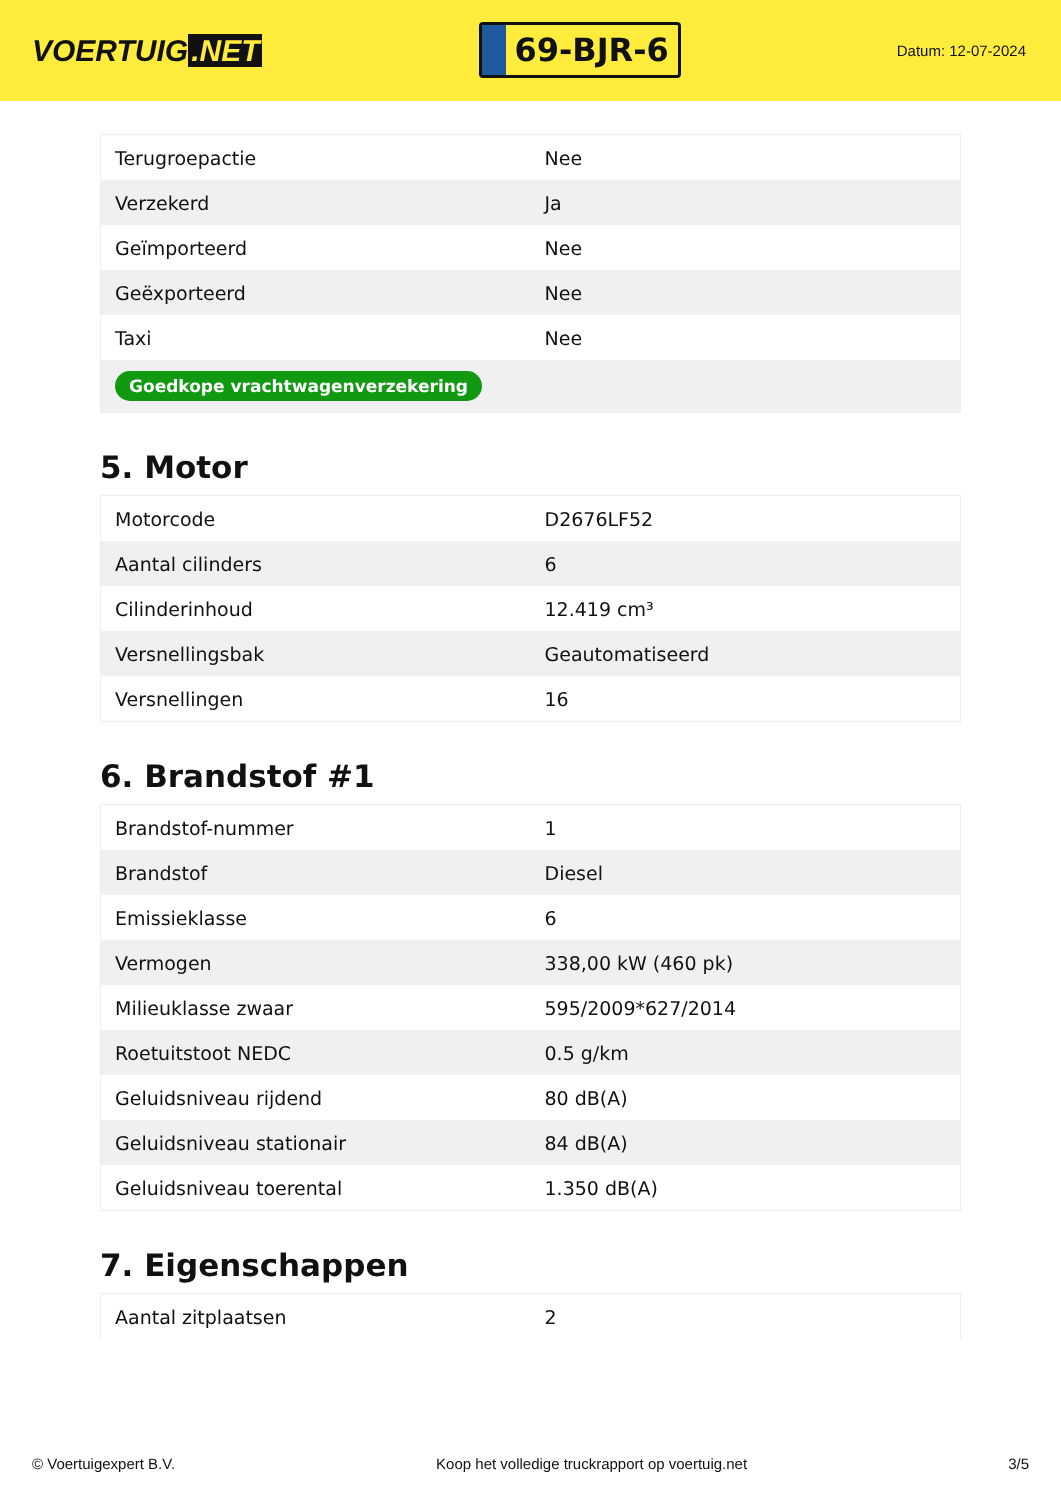VOERTUIG.NET
69-BJR-6
Datum: 12-07-2024
| Terugroepactie | Nee |
| Verzekerd | Ja |
| Geïmporteerd | Nee |
| Geëxporteerd | Nee |
| Taxi | Nee |
| Goedkope vrachtwagenverzekering | |
5. Motor
| Motorcode | D2676LF52 |
| Aantal cilinders | 6 |
| Cilinderinhoud | 12.419 cm³ |
| Versnellingsbak | Geautomatiseerd |
| Versnellingen | 16 |
6. Brandstof #1
| Brandstof-nummer | 1 |
| Brandstof | Diesel |
| Emissieklasse | 6 |
| Vermogen | 338,00 kW (460 pk) |
| Milieuklasse zwaar | 595/2009*627/2014 |
| Roetuitstoot NEDC | 0.5 g/km |
| Geluidsniveau rijdend | 80 dB(A) |
| Geluidsniveau stationair | 84 dB(A) |
| Geluidsniveau toerental | 1.350 dB(A) |
7. Eigenschappen
| Aantal zitplaatsen | 2 |
© Voertuigexpert B.V. Koop het volledige truckrapport op voertuig.net 3/5